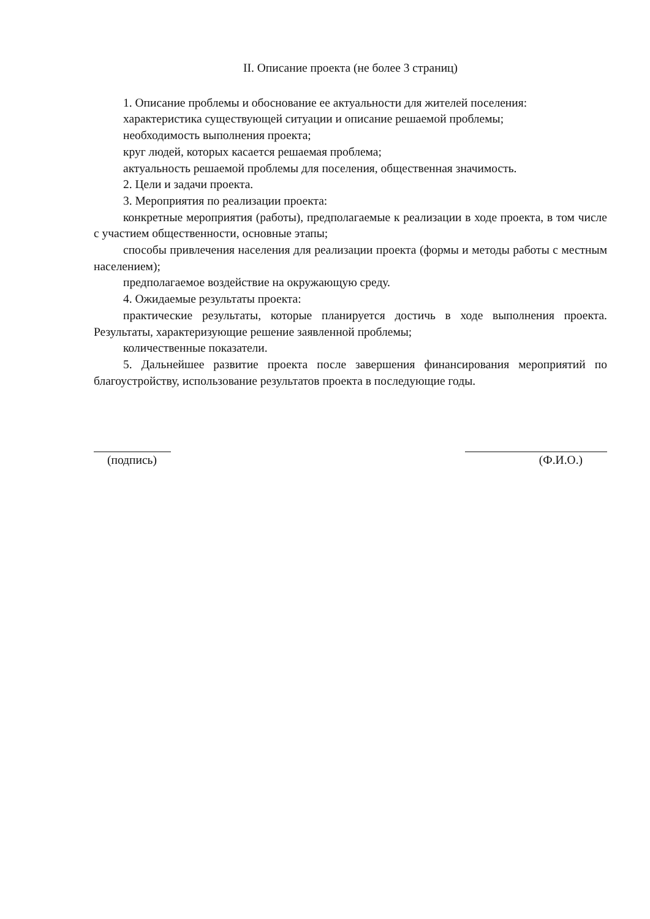II. Описание проекта (не более 3 страниц)
1. Описание проблемы и обоснование ее актуальности для жителей поселения:
характеристика существующей ситуации и описание решаемой проблемы;
необходимость выполнения проекта;
круг людей, которых касается решаемая проблема;
актуальность решаемой проблемы для поселения, общественная значимость.
2. Цели и задачи проекта.
3. Мероприятия по реализации проекта:
конкретные мероприятия (работы), предполагаемые к реализации в ходе проекта, в том числе с участием общественности, основные этапы;
способы привлечения населения для реализации проекта (формы и методы работы с местным населением);
предполагаемое воздействие на окружающую среду.
4. Ожидаемые результаты проекта:
практические результаты, которые планируется достичь в ходе выполнения проекта. Результаты, характеризующие решение заявленной проблемы;
количественные показатели.
5. Дальнейшее развитие проекта после завершения финансирования мероприятий по благоустройству, использование результатов проекта в последующие годы.
(подпись) (Ф.И.О.)